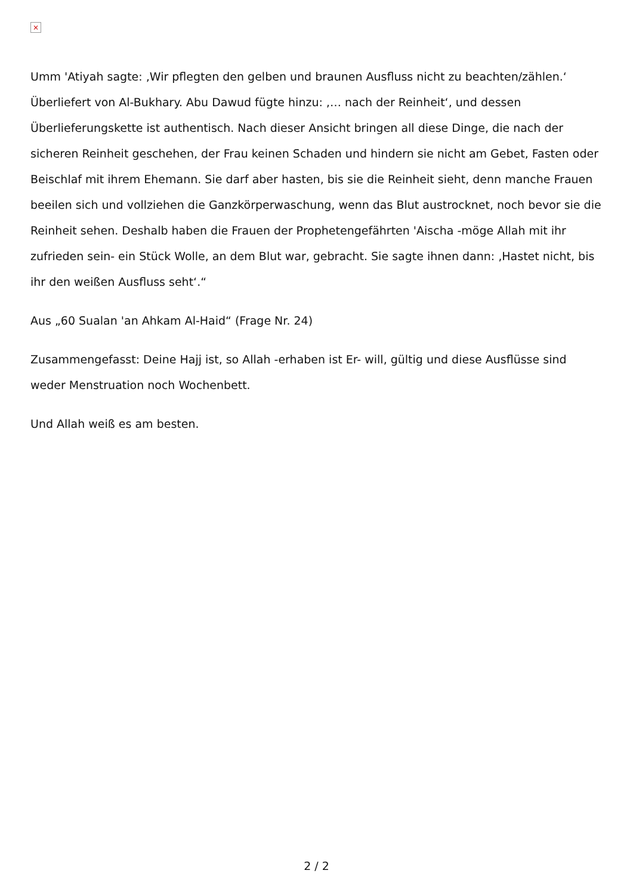×
Umm 'Atiyah sagte: ‚Wir pflegten den gelben und braunen Ausfluss nicht zu beachten/zählen.‘ Überliefert von Al-Bukhary. Abu Dawud fügte hinzu: ‚… nach der Reinheit‘, und dessen Überlieferungskette ist authentisch. Nach dieser Ansicht bringen all diese Dinge, die nach der sicheren Reinheit geschehen, der Frau keinen Schaden und hindern sie nicht am Gebet, Fasten oder Beischlaf mit ihrem Ehemann. Sie darf aber hasten, bis sie die Reinheit sieht, denn manche Frauen beeilen sich und vollziehen die Ganzkörperwaschung, wenn das Blut austrocknet, noch bevor sie die Reinheit sehen. Deshalb haben die Frauen der Prophetengefährten 'Aischa -möge Allah mit ihr zufrieden sein- ein Stück Wolle, an dem Blut war, gebracht. Sie sagte ihnen dann: ‚Hastet nicht, bis ihr den weißen Ausfluss seht‘.“
Aus „60 Sualan 'an Ahkam Al-Haid“ (Frage Nr. 24)
Zusammengefasst: Deine Hajj ist, so Allah -erhaben ist Er- will, gültig und diese Ausflüsse sind weder Menstruation noch Wochenbett.
Und Allah weiß es am besten.
2 / 2